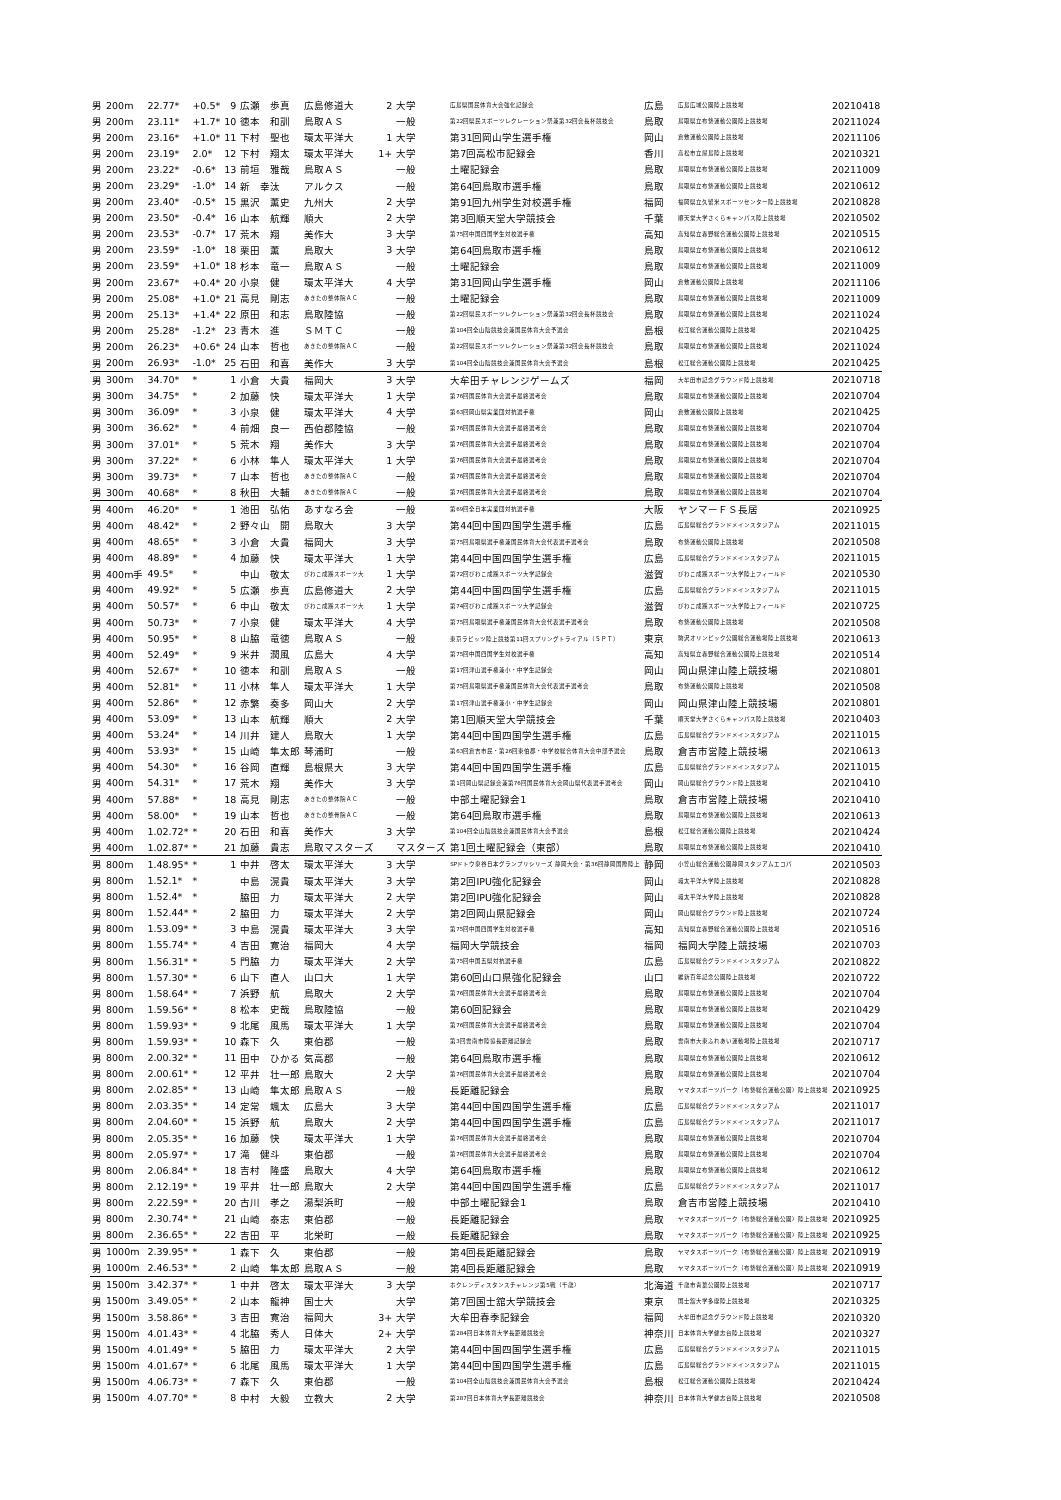| 男 | 200m | 22.77* | +0.5* | 9 | 広瀬 歩真 | 広島修道大 | 2 | 大学 | 広島県国民体育大会強化記録会 | 広島 | 広島広域公園陸上競技場 | 20210418 |
| 男 | 200m | 23.11* | +1.7* | 10 | 徳本 和訓 | 鳥取ＡＳ | | 一般 | 第22回県民スポーツレクレーション祭兼第32回会長杯競技会 | 鳥取 | 鳥取県立布勢運動公園陸上競技場 | 20211024 |
| 男 | 200m | 23.16* | +1.0* | 11 | 下村 聖也 | 環太平洋大 | 1 | 大学 | 第31回岡山学生選手権 | 岡山 | 倉敷運動公園陸上競技場 | 20211106 |
| 男 | 200m | 23.19* | 2.0* | 12 | 下村 翔太 | 環太平洋大 | 1+ | 大学 | 第7回高松市記録会 | 香川 | 高松市立屋島陸上競技場 | 20210321 |
| 男 | 200m | 23.22* | -0.6* | 13 | 前垣 雅哉 | 鳥取ＡＳ | | 一般 | 土曜記録会 | 鳥取 | 鳥取県立布勢運動公園陸上競技場 | 20211009 |
| 男 | 200m | 23.29* | -1.0* | 14 | 新 幸汰 | アルクス | | 一般 | 第64回鳥取市選手権 | 鳥取 | 鳥取県立布勢運動公園陸上競技場 | 20210612 |
| 男 | 200m | 23.40* | -0.5* | 15 | 黒沢 薫史 | 九州大 | 2 | 大学 | 第91回九州学生対校選手権 | 福岡 | 福岡県立久留米スポーツセンター陸上競技場 | 20210828 |
| 男 | 200m | 23.50* | -0.4* | 16 | 山本 航輝 | 順大 | 2 | 大学 | 第3回順天堂大学競技会 | 千葉 | 順天堂大学さくらキャンパス陸上競技場 | 20210502 |
| 男 | 200m | 23.53* | -0.7* | 17 | 荒木 翔 | 美作大 | 3 | 大学 | 第75回中国四国学生対校選手権 | 高知 | 高知県立春野総合運動公園陸上競技場 | 20210515 |
| 男 | 200m | 23.59* | -1.0* | 18 | 栗田 薫 | 鳥取大 | 3 | 大学 | 第64回鳥取市選手権 | 鳥取 | 鳥取県立布勢運動公園陸上競技場 | 20210612 |
| 男 | 200m | 23.59* | +1.0* | 18 | 杉本 竜一 | 鳥取ＡＳ | | 一般 | 土曜記録会 | 鳥取 | 鳥取県立布勢運動公園陸上競技場 | 20211009 |
| 男 | 200m | 23.67* | +0.4* | 20 | 小泉 健 | 環太平洋大 | 4 | 大学 | 第31回岡山学生選手権 | 岡山 | 倉敷運動公園陸上競技場 | 20211106 |
| 男 | 200m | 25.08* | +1.0* | 21 | 高見 剛志 | あきたの整体院ＡＣ | | 一般 | 土曜記録会 | 鳥取 | 鳥取県立布勢運動公園陸上競技場 | 20211009 |
| 男 | 200m | 25.13* | +1.4* | 22 | 原田 和志 | 鳥取陸協 | | 一般 | 第22回県民スポーツレクレーション祭兼第32回会長杯競技会 | 鳥取 | 鳥取県立布勢運動公園陸上競技場 | 20211024 |
| 男 | 200m | 25.28* | -1.2* | 23 | 青木 進 | ＳＭＴＣ | | 一般 | 第104回全山陰競技会兼国民体育大会予選会 | 島根 | 松江総合運動公園陸上競技場 | 20210425 |
| 男 | 200m | 26.23* | +0.6* | 24 | 山本 哲也 | あきたの整体院ＡＣ | | 一般 | 第22回県民スポーツレクレーション祭兼第32回会長杯競技会 | 鳥取 | 鳥取県立布勢運動公園陸上競技場 | 20211024 |
| 男 | 200m | 26.93* | -1.0* | 25 | 石田 和喜 | 美作大 | 3 | 大学 | 第104回全山陰競技会兼国民体育大会予選会 | 島根 | 松江総合運動公園陸上競技場 | 20210425 |
| 男 | 300m | 34.70* | * | 1 | 小倉 大貴 | 福岡大 | 3 | 大学 | 大牟田チャレンジゲームズ | 福岡 | 大牟田市記念グラウンド陸上競技場 | 20210718 |
| 男 | 300m | 34.75* | * | 2 | 加藤 快 | 環太平洋大 | 1 | 大学 | 第76回国民体育大会選手最終選考会 | 鳥取 | 鳥取県立布勢運動公園陸上競技場 | 20210704 |
| 男 | 300m | 36.09* | * | 3 | 小泉 健 | 環太平洋大 | 4 | 大学 | 第63回岡山県実業団対抗選手権 | 岡山 | 倉敷運動公園陸上競技場 | 20210425 |
| 男 | 300m | 36.62* | * | 4 | 前畑 良一 | 西伯郡陸協 | | 一般 | 第76回国民体育大会選手最終選考会 | 鳥取 | 鳥取県立布勢運動公園陸上競技場 | 20210704 |
| 男 | 300m | 37.01* | * | 5 | 荒木 翔 | 美作大 | 3 | 大学 | 第76回国民体育大会選手最終選考会 | 鳥取 | 鳥取県立布勢運動公園陸上競技場 | 20210704 |
| 男 | 300m | 37.22* | * | 6 | 小林 隼人 | 環太平洋大 | 1 | 大学 | 第76回国民体育大会選手最終選考会 | 鳥取 | 鳥取県立布勢運動公園陸上競技場 | 20210704 |
| 男 | 300m | 39.73* | * | 7 | 山本 哲也 | あきたの整体院ＡＣ | | 一般 | 第76回国民体育大会選手最終選考会 | 鳥取 | 鳥取県立布勢運動公園陸上競技場 | 20210704 |
| 男 | 300m | 40.68* | * | 8 | 秋田 大輔 | あきたの整体院ＡＣ | | 一般 | 第76回国民体育大会選手最終選考会 | 鳥取 | 鳥取県立布勢運動公園陸上競技場 | 20210704 |
| 男 | 400m | 46.20* | * | 1 | 池田 弘佑 | あすなろ会 | | 一般 | 第69回全日本実業団対抗選手権 | 大阪 | ヤンマーＦＳ長居 | 20210925 |
| 男 | 400m | 48.42* | * | 2 | 野々山 開 | 鳥取大 | 3 | 大学 | 第44回中国四国学生選手権 | 広島 | 広島県総合グランドメインスタジアム | 20211015 |
| 男 | 400m | 48.65* | * | 3 | 小倉 大貴 | 福岡大 | 3 | 大学 | 第75回鳥取県選手権兼国民体育大会代表選手選考会 | 鳥取 | 布勢運動公園陸上競技場 | 20210508 |
| 男 | 400m | 48.89* | * | 4 | 加藤 快 | 環太平洋大 | 1 | 大学 | 第44回中国四国学生選手権 | 広島 | 広島県総合グランドメインスタジアム | 20211015 |
| 男 | 400m手 | 49.5* | * | | 中山 敬太 | びわこ成蹊スポーツ大 | 1 | 大学 | 第72回びわこ成蹊スポーツ大学記録会 | 滋賀 | びわこ成蹊スポーツ大学陸上フィールド | 20210530 |
| 男 | 400m | 49.92* | * | 5 | 広瀬 歩真 | 広島修道大 | 2 | 大学 | 第44回中国四国学生選手権 | 広島 | 広島県総合グランドメインスタジアム | 20211015 |
| 男 | 400m | 50.57* | * | 6 | 中山 敬太 | びわこ成蹊スポーツ大 | 1 | 大学 | 第74回びわこ成蹊スポーツ大学記録会 | 滋賀 | びわこ成蹊スポーツ大学陸上フィールド | 20210725 |
| 男 | 400m | 50.73* | * | 7 | 小泉 健 | 環太平洋大 | 4 | 大学 | 第75回鳥取県選手権兼国民体育大会代表選手選考会 | 鳥取 | 布勢運動公園陸上競技場 | 20210508 |
| 男 | 400m | 50.95* | * | 8 | 山脇 竜徳 | 鳥取ＡＳ | | 一般 | 東京ラピッツ陸上競技第11回スプリングトライアル（ＳＰＴ） | 東京 | 駒沢オリンピック公園総合運動場陸上競技場 | 20210613 |
| 男 | 400m | 52.49* | * | 9 | 米井 潤風 | 広島大 | 4 | 大学 | 第75回中国四国学生対校選手権 | 高知 | 高知県立春野総合運動公園陸上競技場 | 20210514 |
| 男 | 400m | 52.67* | * | 10 | 徳本 和訓 | 鳥取ＡＳ | | 一般 | 第17回津山選手権兼小・中学生記録会 | 岡山 | 岡山県津山陸上競技場 | 20210801 |
| 男 | 400m | 52.81* | * | 11 | 小林 隼人 | 環太平洋大 | 1 | 大学 | 第75回鳥取県選手権兼国民体育大会代表選手選考会 | 鳥取 | 布勢運動公園陸上競技場 | 20210508 |
| 男 | 400m | 52.86* | * | 12 | 赤繁 奏多 | 岡山大 | 2 | 大学 | 第17回津山選手権兼小・中学生記録会 | 岡山 | 岡山県津山陸上競技場 | 20210801 |
| 男 | 400m | 53.09* | * | 13 | 山本 航輝 | 順大 | 2 | 大学 | 第1回順天堂大学競技会 | 千葉 | 順天堂大学さくらキャンパス陸上競技場 | 20210403 |
| 男 | 400m | 53.24* | * | 14 | 川井 建人 | 鳥取大 | 1 | 大学 | 第44回中国四国学生選手権 | 広島 | 広島県総合グランドメインスタジアム | 20211015 |
| 男 | 400m | 53.93* | * | 15 | 山崎 隼太郎 | 琴浦町 | | 一般 | 第63回倉吉市民・第26回東伯郡・中学校総合体育大会中部予選会 | 鳥取 | 倉吉市営陸上競技場 | 20210613 |
| 男 | 400m | 54.30* | * | 16 | 谷岡 直輝 | 島根県大 | 3 | 大学 | 第44回中国四国学生選手権 | 広島 | 広島県総合グランドメインスタジアム | 20211015 |
| 男 | 400m | 54.31* | * | 17 | 荒木 翔 | 美作大 | 3 | 大学 | 第1回岡山県記録会兼第76回国民体育大会岡山県代表選手選考会 | 岡山 | 岡山県総合グラウンド陸上競技場 | 20210410 |
| 男 | 400m | 57.88* | * | 18 | 高見 剛志 | あきたの整体院ＡＣ | | 一般 | 中部土曜記録会1 | 鳥取 | 倉吉市営陸上競技場 | 20210410 |
| 男 | 400m | 58.00* | * | 19 | 山本 哲也 | あきたの整骨院ＡＣ | | 一般 | 第64回鳥取市選手権 | 鳥取 | 鳥取県立布勢運動公園陸上競技場 | 20210613 |
| 男 | 400m | 1.02.72* | * | 20 | 石田 和喜 | 美作大 | 3 | 大学 | 第104回全山陰競技会兼国民体育大会予選会 | 島根 | 松江総合運動公園陸上競技場 | 20210424 |
| 男 | 400m | 1.02.87* | * | 21 | 加藤 貴志 | 鳥取マスターズ | | マスターズ | 第1回土曜記録会（東部） | 鳥取 | 鳥取県立布勢運動公園陸上競技場 | 20210410 |
| 男 | 800m | 1.48.95* | * | 1 | 中井 啓太 | 環太平洋大 | 3 | 大学 | SPドトウ泉谷日本グランプリシリーズ 静岡大会・第36回静岡国際陸上 | 静岡 | 小笠山総合運動公園静岡スタジアムエコパ | 20210503 |
| 男 | 800m | 1.52.1* | * | | 中島 滉貴 | 環太平洋大 | 3 | 大学 | 第2回IPU強化記録会 | 岡山 | 環太平洋大学陸上競技場 | 20210828 |
| 男 | 800m | 1.52.4* | * | | 脇田 力 | 環太平洋大 | 2 | 大学 | 第2回IPU強化記録会 | 岡山 | 環太平洋大学陸上競技場 | 20210828 |
| 男 | 800m | 1.52.44* | * | 2 | 脇田 力 | 環太平洋大 | 2 | 大学 | 第2回岡山県記録会 | 岡山 | 岡山県総合グラウンド陸上競技場 | 20210724 |
| 男 | 800m | 1.53.09* | * | 3 | 中島 滉貴 | 環太平洋大 | 3 | 大学 | 第75回中国四国学生対校選手権 | 高知 | 高知県立春野総合運動公園陸上競技場 | 20210516 |
| 男 | 800m | 1.55.74* | * | 4 | 吉田 寛治 | 福岡大 | 4 | 大学 | 福岡大学競技会 | 福岡 | 福岡大学陸上競技場 | 20210703 |
| 男 | 800m | 1.56.31* | * | 5 | 門脇 力 | 環太平洋大 | 2 | 大学 | 第75回中国五県対抗選手権 | 広島 | 広島県総合グランドメインスタジアム | 20210822 |
| 男 | 800m | 1.57.30* | * | 6 | 山下 直人 | 山口大 | 1 | 大学 | 第60回山口県強化記録会 | 山口 | 維新百年記念公園陸上競技場 | 20210722 |
| 男 | 800m | 1.58.64* | * | 7 | 浜野 航 | 鳥取大 | 2 | 大学 | 第76回国民体育大会選手最終選考会 | 鳥取 | 鳥取県立布勢運動公園陸上競技場 | 20210704 |
| 男 | 800m | 1.59.56* | * | 8 | 松本 史哉 | 鳥取陸協 | | 一般 | 第60回記録会 | 鳥取 | 鳥取県立布勢運動公園陸上競技場 | 20210429 |
| 男 | 800m | 1.59.93* | * | 9 | 北尾 風馬 | 環太平洋大 | 1 | 大学 | 第76回国民体育大会選手最終選考会 | 鳥取 | 鳥取県立布勢運動公園陸上競技場 | 20210704 |
| 男 | 800m | 1.59.93* | * | 10 | 森下 久 | 東伯郡 | | 一般 | 第3回雲南市陸協長距離記録会 | 鳥取 | 雲南市大東ふれあい運動場陸上競技場 | 20210717 |
| 男 | 800m | 2.00.32* | * | 11 | 田中 ひかる | 気高郡 | | 一般 | 第64回鳥取市選手権 | 鳥取 | 鳥取県立布勢運動公園陸上競技場 | 20210612 |
| 男 | 800m | 2.00.61* | * | 12 | 平井 壮一郎 | 鳥取大 | 2 | 大学 | 第76回国民体育大会選手最終選考会 | 鳥取 | 鳥取県立布勢運動公園陸上競技場 | 20210704 |
| 男 | 800m | 2.02.85* | * | 13 | 山崎 隼太郎 | 鳥取ＡＳ | | 一般 | 長距離記録会 | 鳥取 | ヤマタスポーツパーク（布勢総合運動公園）陸上競技場 | 20210925 |
| 男 | 800m | 2.03.35* | * | 14 | 定常 颯太 | 広島大 | 3 | 大学 | 第44回中国四国学生選手権 | 広島 | 広島県総合グランドメインスタジアム | 20211017 |
| 男 | 800m | 2.04.60* | * | 15 | 浜野 航 | 鳥取大 | 2 | 大学 | 第44回中国四国学生選手権 | 広島 | 広島県総合グランドメインスタジアム | 20211017 |
| 男 | 800m | 2.05.35* | * | 16 | 加藤 快 | 環太平洋大 | 1 | 大学 | 第76回国民体育大会選手最終選考会 | 鳥取 | 鳥取県立布勢運動公園陸上競技場 | 20210704 |
| 男 | 800m | 2.05.97* | * | 17 | 滝 健斗 | 東伯郡 | | 一般 | 第76回国民体育大会選手最終選考会 | 鳥取 | 鳥取県立布勢運動公園陸上競技場 | 20210704 |
| 男 | 800m | 2.06.84* | * | 18 | 吉村 隆盛 | 鳥取大 | 4 | 大学 | 第64回鳥取市選手権 | 鳥取 | 鳥取県立布勢運動公園陸上競技場 | 20210612 |
| 男 | 800m | 2.12.19* | * | 19 | 平井 壮一郎 | 鳥取大 | 2 | 大学 | 第44回中国四国学生選手権 | 広島 | 広島県総合グランドメインスタジアム | 20211017 |
| 男 | 800m | 2.22.59* | * | 20 | 古川 孝之 | 湯梨浜町 | | 一般 | 中部土曜記録会1 | 鳥取 | 倉吉市営陸上競技場 | 20210410 |
| 男 | 800m | 2.30.74* | * | 21 | 山崎 泰志 | 東伯郡 | | 一般 | 長距離記録会 | 鳥取 | ヤマタスポーツパーク（布勢総合運動公園）陸上競技場 | 20210925 |
| 男 | 800m | 2.36.65* | * | 22 | 吉田 平 | 北栄町 | | 一般 | 長距離記録会 | 鳥取 | ヤマタスポーツパーク（布勢総合運動公園）陸上競技場 | 20210925 |
| 男 | 1000m | 2.39.95* | * | 1 | 森下 久 | 東伯郡 | | 一般 | 第4回長距離記録会 | 鳥取 | ヤマタスポーツパーク（布勢総合運動公園）陸上競技場 | 20210919 |
| 男 | 1000m | 2.46.53* | * | 2 | 山崎 隼太郎 | 鳥取ＡＳ | | 一般 | 第4回長距離記録会 | 鳥取 | ヤマタスポーツパーク（布勢総合運動公園）陸上競技場 | 20210919 |
| 男 | 1500m | 3.42.37* | * | 1 | 中井 啓太 | 環太平洋大 | 3 | 大学 | ホクレンディスタンスチャレンジ第5戦（千歳） | 北海道 | 千歳市青葉公園陸上競技場 | 20210717 |
| 男 | 1500m | 3.49.05* | * | 2 | 山本 龍神 | 国士大 | | 大学 | 第7回国士舘大学競技会 | 東京 | 国士舘大学多摩陸上競技場 | 20210325 |
| 男 | 1500m | 3.58.86* | * | 3 | 吉田 寛治 | 福岡大 | 3+ | 大学 | 大牟田春季記録会 | 福岡 | 大牟田市記念グラウンド陸上競技場 | 20210320 |
| 男 | 1500m | 4.01.43* | * | 4 | 北脇 秀人 | 日体大 | 2+ | 大学 | 第284回日本体育大学長距離競技会 | 神奈川 | 日本体育大学健志台陸上競技場 | 20210327 |
| 男 | 1500m | 4.01.49* | * | 5 | 脇田 力 | 環太平洋大 | 2 | 大学 | 第44回中国四国学生選手権 | 広島 | 広島県総合グランドメインスタジアム | 20211015 |
| 男 | 1500m | 4.01.67* | * | 6 | 北尾 風馬 | 環太平洋大 | 1 | 大学 | 第44回中国四国学生選手権 | 広島 | 広島県総合グランドメインスタジアム | 20211015 |
| 男 | 1500m | 4.06.73* | * | 7 | 森下 久 | 東伯郡 | | 一般 | 第104回全山陰競技会兼国民体育大会予選会 | 島根 | 松江総合運動公園陸上競技場 | 20210424 |
| 男 | 1500m | 4.07.70* | * | 8 | 中村 大毅 | 立教大 | 2 | 大学 | 第287回日本体育大学長距離競技会 | 神奈川 | 日本体育大学健志台陸上競技場 | 20210508 |